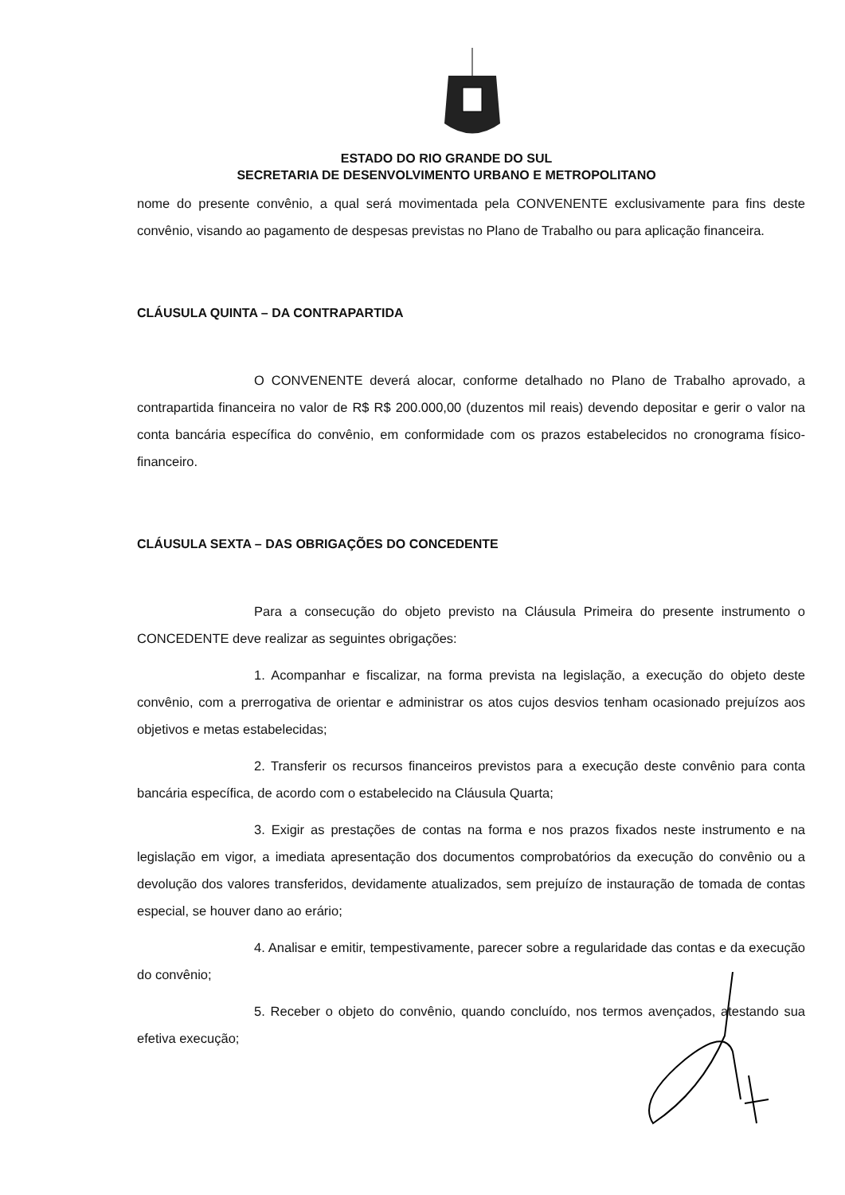ESTADO DO RIO GRANDE DO SUL
SECRETARIA DE DESENVOLVIMENTO URBANO E METROPOLITANO
nome do presente convênio, a qual será movimentada pela CONVENENTE exclusivamente para fins deste convênio, visando ao pagamento de despesas previstas no Plano de Trabalho ou para aplicação financeira.
CLÁUSULA QUINTA – DA CONTRAPARTIDA
O CONVENENTE deverá alocar, conforme detalhado no Plano de Trabalho aprovado, a contrapartida financeira no valor de R$ R$ 200.000,00 (duzentos mil reais) devendo depositar e gerir o valor na conta bancária específica do convênio, em conformidade com os prazos estabelecidos no cronograma físico-financeiro.
CLÁUSULA SEXTA – DAS OBRIGAÇÕES DO CONCEDENTE
Para a consecução do objeto previsto na Cláusula Primeira do presente instrumento o CONCEDENTE deve realizar as seguintes obrigações:
1. Acompanhar e fiscalizar, na forma prevista na legislação, a execução do objeto deste convênio, com a prerrogativa de orientar e administrar os atos cujos desvios tenham ocasionado prejuízos aos objetivos e metas estabelecidas;
2. Transferir os recursos financeiros previstos para a execução deste convênio para conta bancária específica, de acordo com o estabelecido na Cláusula Quarta;
3. Exigir as prestações de contas na forma e nos prazos fixados neste instrumento e na legislação em vigor, a imediata apresentação dos documentos comprobatórios da execução do convênio ou a devolução dos valores transferidos, devidamente atualizados, sem prejuízo de instauração de tomada de contas especial, se houver dano ao erário;
4. Analisar e emitir, tempestivamente, parecer sobre a regularidade das contas e da execução do convênio;
5. Receber o objeto do convênio, quando concluído, nos termos avençados, atestando sua efetiva execução;